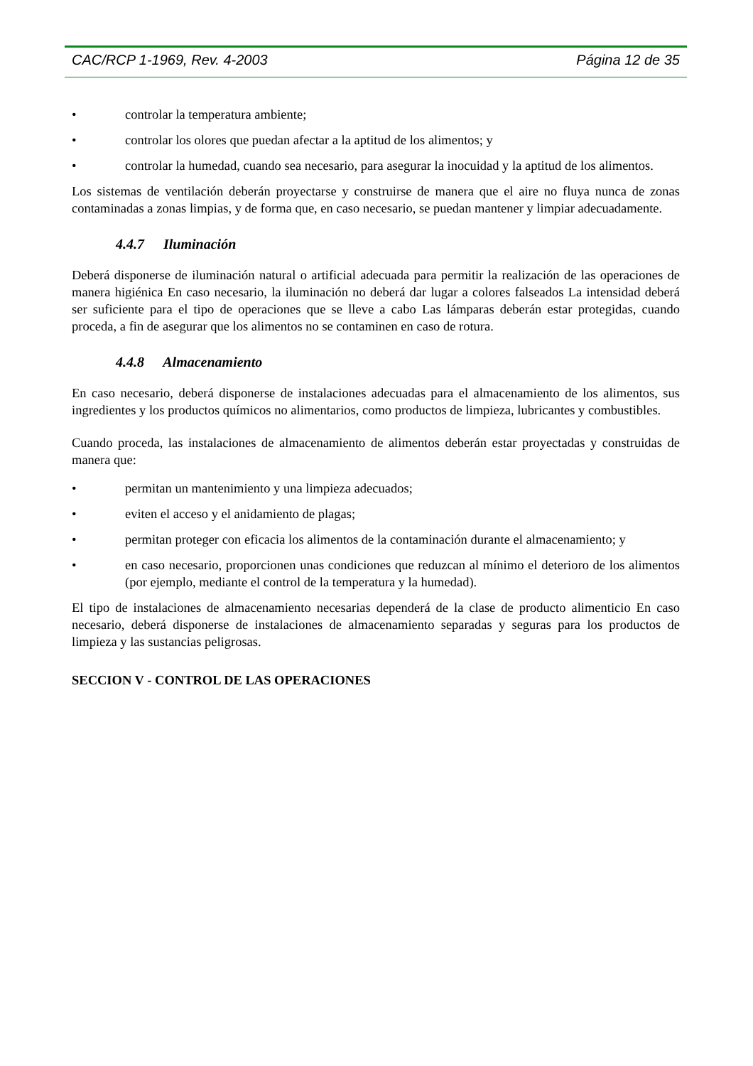CAC/RCP 1-1969, Rev. 4-2003 Página 12 de 35
• controlar la temperatura ambiente;
• controlar los olores que puedan afectar a la aptitud de los alimentos; y
• controlar la humedad, cuando sea necesario, para asegurar la inocuidad y la aptitud de los alimentos.
Los sistemas de ventilación deberán proyectarse y construirse de manera que el aire no fluya nunca de zonas contaminadas a zonas limpias, y de forma que, en caso necesario, se puedan mantener y limpiar adecuadamente.
4.4.7 Iluminación
Deberá disponerse de iluminación natural o artificial adecuada para permitir la realización de las operaciones de manera higiénica En caso necesario, la iluminación no deberá dar lugar a colores falseados La intensidad deberá ser suficiente para el tipo de operaciones que se lleve a cabo Las lámparas deberán estar protegidas, cuando proceda, a fin de asegurar que los alimentos no se contaminen en caso de rotura.
4.4.8 Almacenamiento
En caso necesario, deberá disponerse de instalaciones adecuadas para el almacenamiento de los alimentos, sus ingredientes y los productos químicos no alimentarios, como productos de limpieza, lubricantes y combustibles.
Cuando proceda, las instalaciones de almacenamiento de alimentos deberán estar proyectadas y construidas de manera que:
• permitan un mantenimiento y una limpieza adecuados;
• eviten el acceso y el anidamiento de plagas;
• permitan proteger con eficacia los alimentos de la contaminación durante el almacenamiento; y
• en caso necesario, proporcionen unas condiciones que reduzcan al mínimo el deterioro de los alimentos (por ejemplo, mediante el control de la temperatura y la humedad).
El tipo de instalaciones de almacenamiento necesarias dependerá de la clase de producto alimenticio En caso necesario, deberá disponerse de instalaciones de almacenamiento separadas y seguras para los productos de limpieza y las sustancias peligrosas.
SECCION V - CONTROL DE LAS OPERACIONES